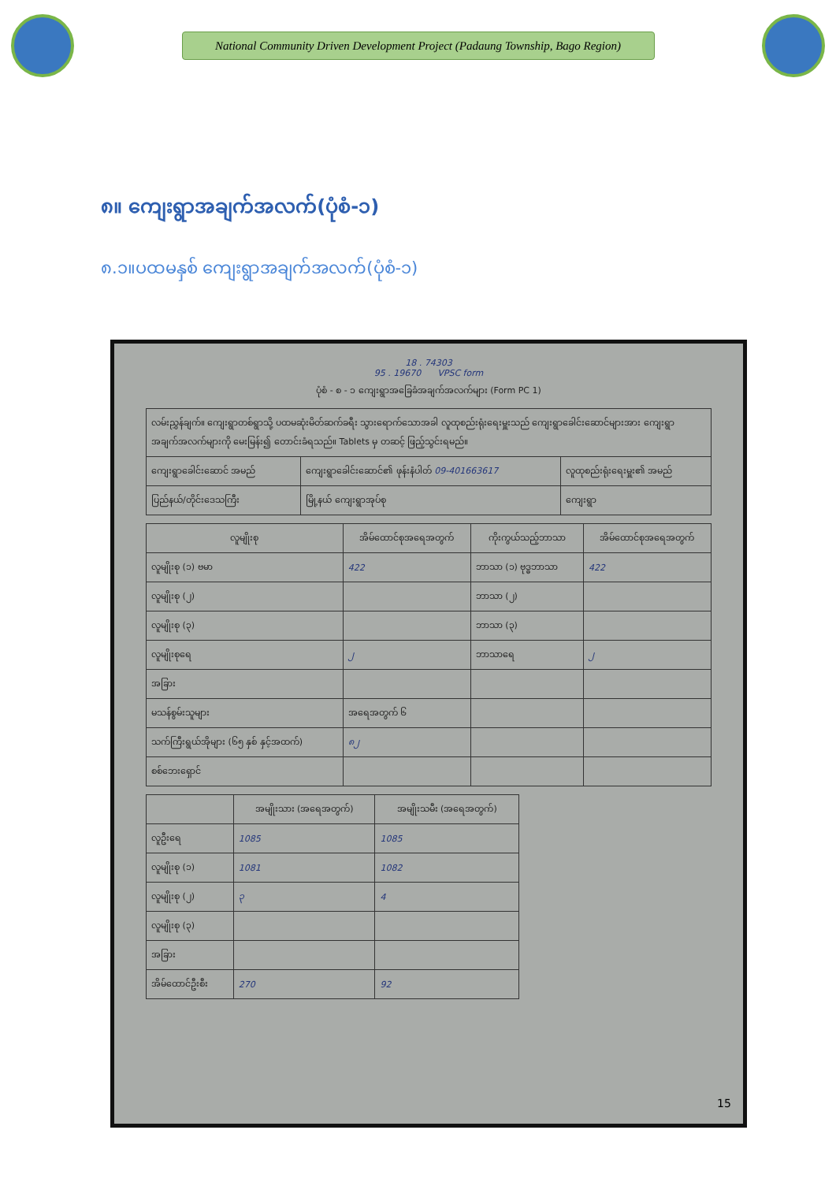National Community Driven Development Project (Padaung Township, Bago Region)
၈။ ကျေးရွာအချက်အလက်(ပုံစံ-၁)
၈.၁။ပထမနှစ် ကျေးရွာအချက်အလက်(ပုံစံ-၁)
18 . 74303
95 . 19670 VPSC form
ပုံစံ - စ - ၁ ကျေးရွာအခြေခံအချက်အလက်များ (Form PC 1)
| လမ်းညွှန်ချက်။ ကျေးရွာတစ်ရွာသို့ ပထမဆုံးမိတ်ဆက်ခရီး သွားရောက်သောအခါ လူထုစည်းရုံးရေးမှူးသည် ကျေးရွာခေါင်းဆောင်များအား ကျေးရွာအချက်အလက်များကို မေးမြန်း၍ တောင်းခံရသည်။ Tablets မှ တဆင့် ဖြည့်သွင်းရမည်။ | | |
| ကျေးရွာခေါင်းဆောင် အမည် | ကျေးရွာခေါင်းဆောင်၏ ဖုန်းနံပါတ် 09-401663617 | လူထုစည်းရုံးရေးမှူး၏ အမည် |
| ပြည်နယ်/တိုင်းဒေသကြီး | မြို့နယ် ကျေးရွာအုပ်စု | ကျေးရွာ |
| လူမျိုးစု | အိမ်ထောင်စုအရေအတွက် | ကိုးကွယ်သည့်ဘာသာ | အိမ်ထောင်စုအရေအတွက် |
| --- | --- | --- | --- |
| လူမျိုးစု (၁) ဗမာ | 422 | ဘာသာ (၁) ဗုဒ္ဓဘာသာ | 422 |
| လူမျိုးစု (၂) | | ဘာသာ (၂) | |
| လူမျိုးစု (၃) | | ဘာသာ (၃) | |
| လူမျိုးစုရေ | ၂ | ဘာသာရေ | ၂ |
| အခြား | | | |
| မသန်စွမ်းသူများ | အရေအတွက် ၆ | | |
| သက်ကြီးရွယ်အိုများ (၆၅ နှစ် နှင့်အထက်) | ၈၂ | | |
| စစ်ဘေးရှောင် | | | |
| | အမျိုးသား (အရေအတွက်) | အမျိုးသမီး (အရေအတွက်) |
| --- | --- | --- |
| လူဦးရေ | 1085 | 1085 |
| လူမျိုးစု (၁) | 1081 | 1082 |
| လူမျိုးစု (၂) | ၃ | 4 |
| လူမျိုးစု (၃) | | |
| အခြား | | |
| အိမ်ထောင်ဦးစီး | 270 | 92 |
15